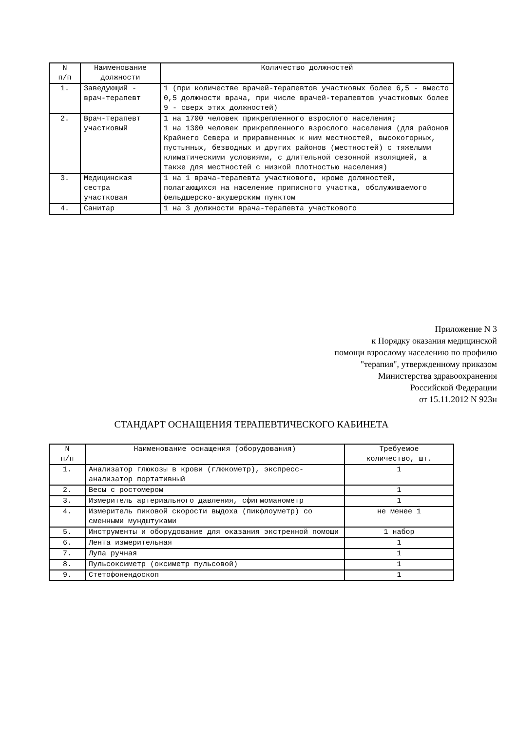| N п/п | Наименование должности | Количество должностей |
| --- | --- | --- |
| 1. | Заведующий - врач-терапевт | 1 (при количестве врачей-терапевтов участковых более 6,5 - вместо 0,5 должности врача, при числе врачей-терапевтов участковых более 9 - сверх этих должностей) |
| 2. | Врач-терапевт участковый | 1 на 1700 человек прикрепленного взрослого населения; 1 на 1300 человек прикрепленного взрослого населения (для районов Крайнего Севера и приравненных к ним местностей, высокогорных, пустынных, безводных и других районов (местностей) с тяжелыми климатическими условиями, с длительной сезонной изоляцией, а также для местностей с низкой плотностью населения) |
| 3. | Медицинская сестра участковая | 1 на 1 врача-терапевта участкового, кроме должностей, полагающихся на население приписного участка, обслуживаемого фельдшерско-акушерским пунктом |
| 4. | Санитар | 1 на 3 должности врача-терапевта участкового |
Приложение N 3
к Порядку оказания медицинской
помощи взрослому населению по профилю
"терапия", утвержденному приказом
Министерства здравоохранения
Российской Федерации
от 15.11.2012 N 923н
СТАНДАРТ ОСНАЩЕНИЯ ТЕРАПЕВТИЧЕСКОГО КАБИНЕТА
| N п/п | Наименование оснащения (оборудования) | Требуемое количество, шт. |
| --- | --- | --- |
| 1. | Анализатор глюкозы в крови (глюкометр), экспресс-анализатор портативный | 1 |
| 2. | Весы с ростомером | 1 |
| 3. | Измеритель артериального давления, сфигмоманометр | 1 |
| 4. | Измеритель пиковой скорости выдоха (пикфлоуметр) со сменными мундштуками | не менее 1 |
| 5. | Инструменты и оборудование для оказания экстренной помощи | 1 набор |
| 6. | Лента измерительная | 1 |
| 7. | Лупа ручная | 1 |
| 8. | Пульсоксиметр (оксиметр пульсовой) | 1 |
| 9. | Стетофонендоскоп | 1 |